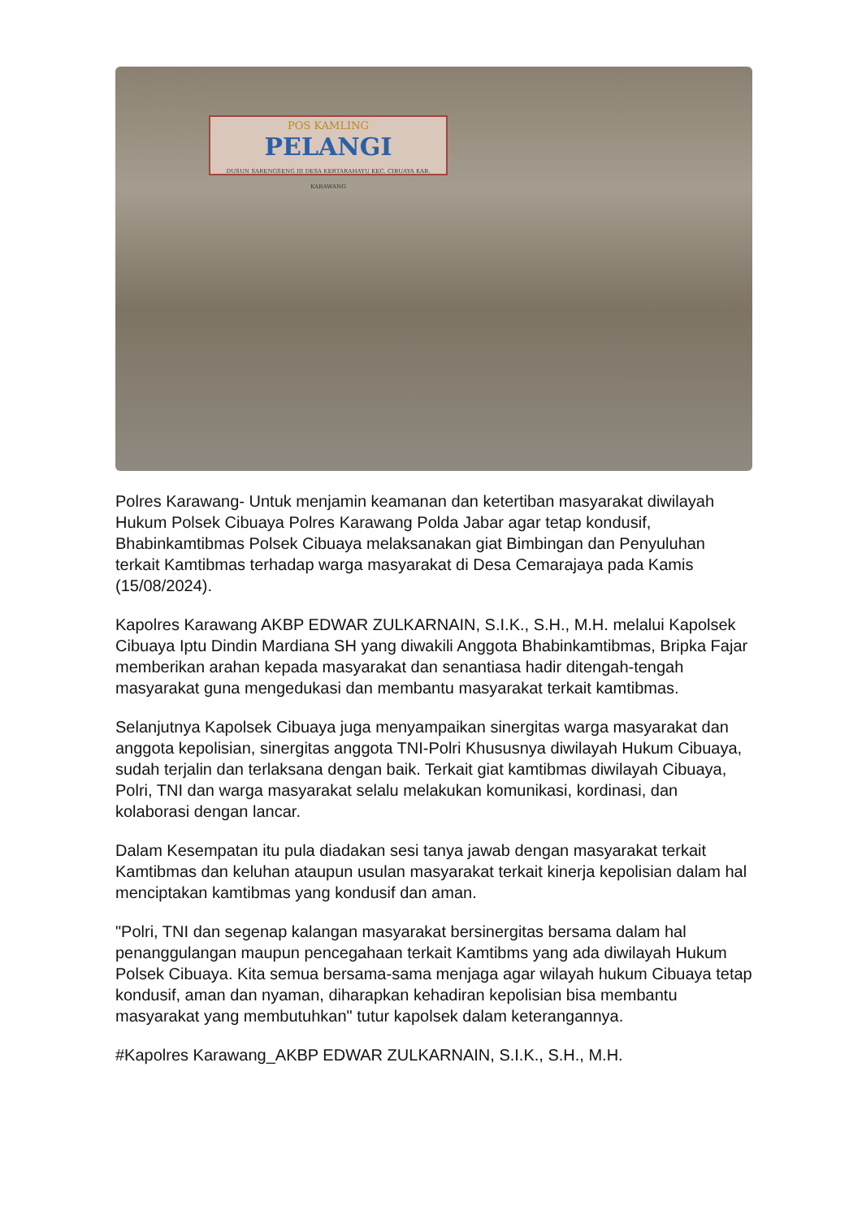POS KAMLING
PELANGI
DUSUN SARENGSENG III DESA KERTARAHAYU KEC. CIBUAYA KAB. KARAWANG
Polres Karawang- Untuk menjamin keamanan dan ketertiban masyarakat diwilayah Hukum Polsek Cibuaya Polres Karawang Polda Jabar agar tetap kondusif, Bhabinkamtibmas Polsek Cibuaya melaksanakan giat Bimbingan dan Penyuluhan terkait Kamtibmas terhadap warga masyarakat di Desa Cemarajaya pada Kamis (15/08/2024).
Kapolres Karawang AKBP EDWAR ZULKARNAIN, S.I.K., S.H., M.H. melalui Kapolsek Cibuaya Iptu Dindin Mardiana SH yang diwakili Anggota Bhabinkamtibmas, Bripka Fajar memberikan arahan kepada masyarakat dan senantiasa hadir ditengah-tengah masyarakat guna mengedukasi dan membantu masyarakat terkait kamtibmas.
Selanjutnya Kapolsek Cibuaya juga menyampaikan sinergitas warga masyarakat dan anggota kepolisian, sinergitas anggota TNI-Polri Khususnya diwilayah Hukum Cibuaya, sudah terjalin dan terlaksana dengan baik. Terkait giat kamtibmas diwilayah Cibuaya, Polri, TNI dan warga masyarakat selalu melakukan komunikasi, kordinasi, dan kolaborasi dengan lancar.
Dalam Kesempatan itu pula diadakan sesi tanya jawab dengan masyarakat terkait Kamtibmas dan keluhan ataupun usulan masyarakat terkait kinerja kepolisian dalam hal menciptakan kamtibmas yang kondusif dan aman.
"Polri, TNI dan segenap kalangan masyarakat bersinergitas bersama dalam hal penanggulangan maupun pencegahaan terkait Kamtibms yang ada diwilayah Hukum Polsek Cibuaya. Kita semua bersama-sama menjaga agar wilayah hukum Cibuaya tetap kondusif, aman dan nyaman, diharapkan kehadiran kepolisian bisa membantu masyarakat yang membutuhkan" tutur kapolsek dalam keterangannya.
#Kapolres Karawang_AKBP EDWAR ZULKARNAIN, S.I.K., S.H., M.H.